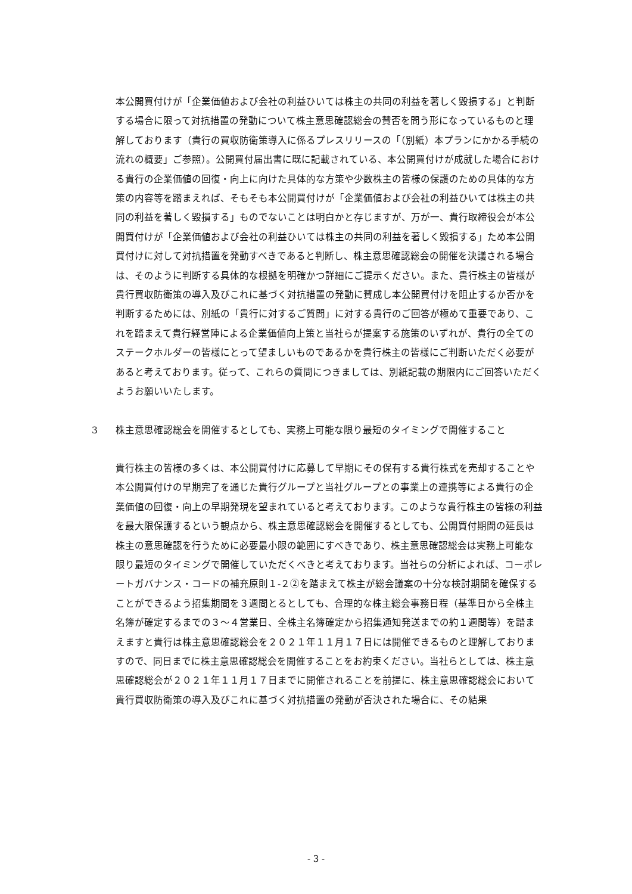本公開買付けが「企業価値および会社の利益ひいては株主の共同の利益を著しく毀損する」と判断する場合に限って対抗措置の発動について株主意思確認総会の賛否を問う形になっているものと理解しております（貴行の買収防衛策導入に係るプレスリリースの「（別紙）本プランにかかる手続の流れの概要」ご参照）。公開買付届出書に既に記載されている、本公開買付けが成就した場合における貴行の企業価値の回復・向上に向けた具体的な方策や少数株主の皆様の保護のための具体的な方策の内容等を踏まえれば、そもそも本公開買付けが「企業価値および会社の利益ひいては株主の共同の利益を著しく毀損する」ものでないことは明白かと存じますが、万が一、貴行取締役会が本公開買付けが「企業価値および会社の利益ひいては株主の共同の利益を著しく毀損する」ため本公開買付けに対して対抗措置を発動すべきであると判断し、株主意思確認総会の開催を決議される場合は、そのように判断する具体的な根拠を明確かつ詳細にご提示ください。また、貴行株主の皆様が貴行買収防衛策の導入及びこれに基づく対抗措置の発動に賛成し本公開買付けを阻止するか否かを判断するためには、別紙の「貴行に対するご質問」に対する貴行のご回答が極めて重要であり、これを踏まえて貴行経営陣による企業価値向上策と当社らが提案する施策のいずれが、貴行の全てのステークホルダーの皆様にとって望ましいものであるかを貴行株主の皆様にご判断いただく必要があると考えております。従って、これらの質問につきましては、別紙記載の期限内にご回答いただくようお願いいたします。
3 株主意思確認総会を開催するとしても、実務上可能な限り最短のタイミングで開催すること
貴行株主の皆様の多くは、本公開買付けに応募して早期にその保有する貴行株式を売却することや本公開買付けの早期完了を通じた貴行グループと当社グループとの事業上の連携等による貴行の企業価値の回復・向上の早期発現を望まれていると考えております。このような貴行株主の皆様の利益を最大限保護するという観点から、株主意思確認総会を開催するとしても、公開買付期間の延長は株主の意思確認を行うために必要最小限の範囲にすべきであり、株主意思確認総会は実務上可能な限り最短のタイミングで開催していただくべきと考えております。当社らの分析によれば、コーポレートガバナンス・コードの補充原則１-２②を踏まえて株主が総会議案の十分な検討期間を確保することができるよう招集期間を３週間とるとしても、合理的な株主総会事務日程（基準日から全株主名簿が確定するまでの３～４営業日、全株主名簿確定から招集通知発送までの約１週間等）を踏まえますと貴行は株主意思確認総会を２０２１年１１月１７日には開催できるものと理解しておりますので、同日までに株主意思確認総会を開催することをお約束ください。当社らとしては、株主意思確認総会が２０２１年１１月１７日までに開催されることを前提に、株主意思確認総会において貴行買収防衛策の導入及びこれに基づく対抗措置の発動が否決された場合に、その結果
- 3 -